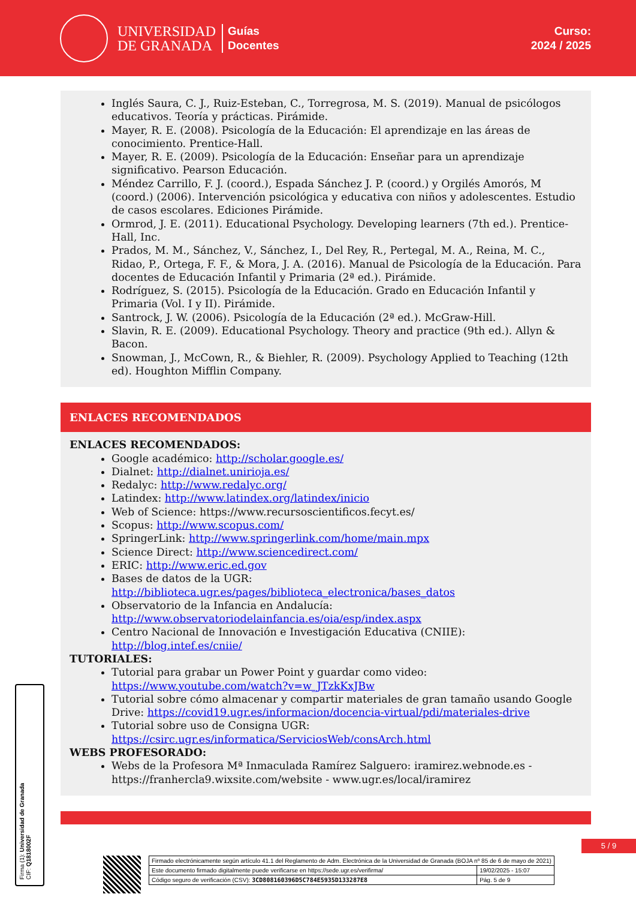UNIVERSIDAD
DE GRANADA
Guías
Docentes
Curso:
2024 / 2025
Inglés Saura, C. J., Ruiz-Esteban, C., Torregrosa, M. S. (2019). Manual de psicólogos educativos. Teoría y prácticas. Pirámide.
Mayer, R. E. (2008). Psicología de la Educación: El aprendizaje en las áreas de conocimiento. Prentice-Hall.
Mayer, R. E. (2009). Psicología de la Educación: Enseñar para un aprendizaje significativo. Pearson Educación.
Méndez Carrillo, F. J. (coord.), Espada Sánchez J. P. (coord.) y Orgilés Amorós, M (coord.) (2006). Intervención psicológica y educativa con niños y adolescentes. Estudio de casos escolares. Ediciones Pirámide.
Ormrod, J. E. (2011). Educational Psychology. Developing learners (7th ed.). Prentice-Hall, Inc.
Prados, M. M., Sánchez, V., Sánchez, I., Del Rey, R., Pertegal, M. A., Reina, M. C., Ridao, P., Ortega, F. F., & Mora, J. A. (2016). Manual de Psicología de la Educación. Para docentes de Educación Infantil y Primaria (2ª ed.). Pirámide.
Rodríguez, S. (2015). Psicología de la Educación. Grado en Educación Infantil y Primaria (Vol. I y II). Pirámide.
Santrock, J. W. (2006). Psicología de la Educación (2ª ed.). McGraw-Hill.
Slavin, R. E. (2009). Educational Psychology. Theory and practice (9th ed.). Allyn & Bacon.
Snowman, J., McCown, R., & Biehler, R. (2009). Psychology Applied to Teaching (12th ed). Houghton Mifflin Company.
ENLACES RECOMENDADOS
ENLACES RECOMENDADOS:
Google académico: http://scholar.google.es/
Dialnet: http://dialnet.unirioja.es/
Redalyc: http://www.redalyc.org/
Latindex: http://www.latindex.org/latindex/inicio
Web of Science: https://www.recursoscientificos.fecyt.es/
Scopus: http://www.scopus.com/
SpringerLink: http://www.springerlink.com/home/main.mpx
Science Direct: http://www.sciencedirect.com/
ERIC: http://www.eric.ed.gov
Bases de datos de la UGR: http://biblioteca.ugr.es/pages/biblioteca_electronica/bases_datos
Observatorio de la Infancia en Andalucía: http://www.observatoriodelainfancia.es/oia/esp/index.aspx
Centro Nacional de Innovación e Investigación Educativa (CNIIE): http://blog.intef.es/cniie/
TUTORIALES:
Tutorial para grabar un Power Point y guardar como video: https://www.youtube.com/watch?v=w_JTzkKxJBw
Tutorial sobre cómo almacenar y compartir materiales de gran tamaño usando Google Drive: https://covid19.ugr.es/informacion/docencia-virtual/pdi/materiales-drive
Tutorial sobre uso de Consigna UGR: https://csirc.ugr.es/informatica/ServiciosWeb/consArch.html
WEBS PROFESORADO:
Webs de la Profesora Mª Inmaculada Ramírez Salguero: iramirez.webnode.es - https://franhercla9.wixsite.com/website - www.ugr.es/local/iramirez
5 / 9
Firma (1): Universidad de Granada
CIF: Q1818002F
| Firmado electrónicamente según artículo 41.1 del Reglamento de Adm. Electrónica de la Universidad de Granada (BOJA nº 85 de 6 de mayo de 2021) | |
| Este documento firmado digitalmente puede verificarse en https://sede.ugr.es/verifirma/ | 19/02/2025 - 15:07 |
| Código seguro de verificación (CSV): 3CD808160396D5C784E5935D133287E8 | Pág. 5 de 9 |